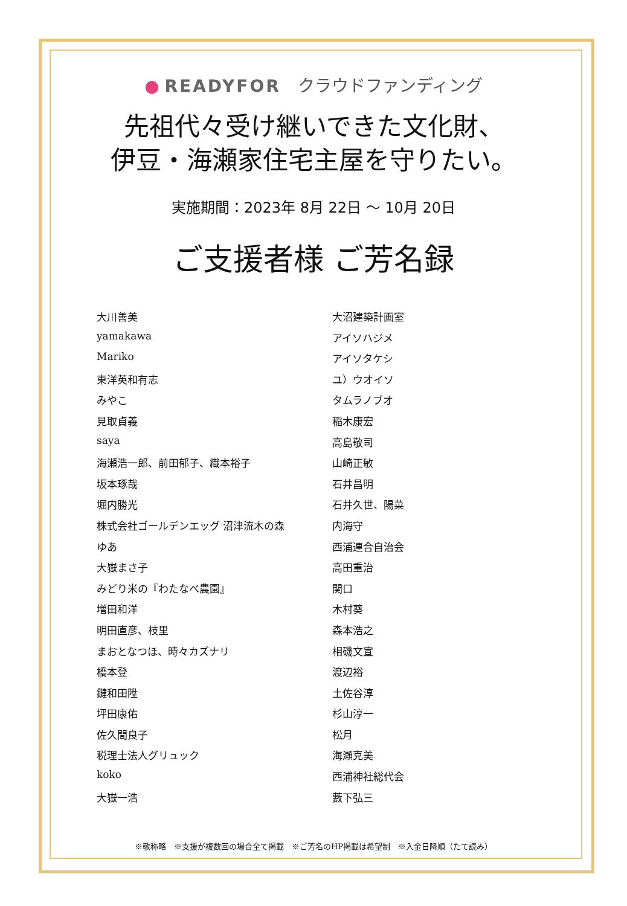● READYFOR　クラウドファンディング
先祖代々受け継いできた文化財、
伊豆・海瀬家住宅主屋を守りたい。
実施期間：2023年 8月 22日 ～ 10月 20日
ご支援者様 ご芳名録
大川善美
yamakawa
Mariko
東洋英和有志
みやこ
見取貞義
saya
海瀬浩一郎、前田郁子、織本裕子
坂本琢哉
堀内勝光
株式会社ゴールデンエッグ 沼津流木の森
ゆあ
大嶽まさ子
みどり米の『わたなべ農園』
増田和洋
明田直彦、枝里
まおとなつほ、時々カズナリ
橋本登
鍵和田陞
坪田康佑
佐久間良子
税理士法人グリュック
koko
大嶽一浩
大沼建築計画室
アイソハジメ
アイソタケシ
ユ）ウオイソ
タムラノブオ
稲木康宏
高島敬司
山崎正敏
石井昌明
石井久世、陽菜
内海守
西浦連合自治会
高田重治
関口
木村葵
森本浩之
相磯文宣
渡辺裕
土佐谷淳
杉山淳一
松月
海瀬克美
西浦神社総代会
藪下弘三
※敬称略　※支援が複数回の場合全て掲載　※ご芳名のHP掲載は希望制　※入金日降順（たて読み）